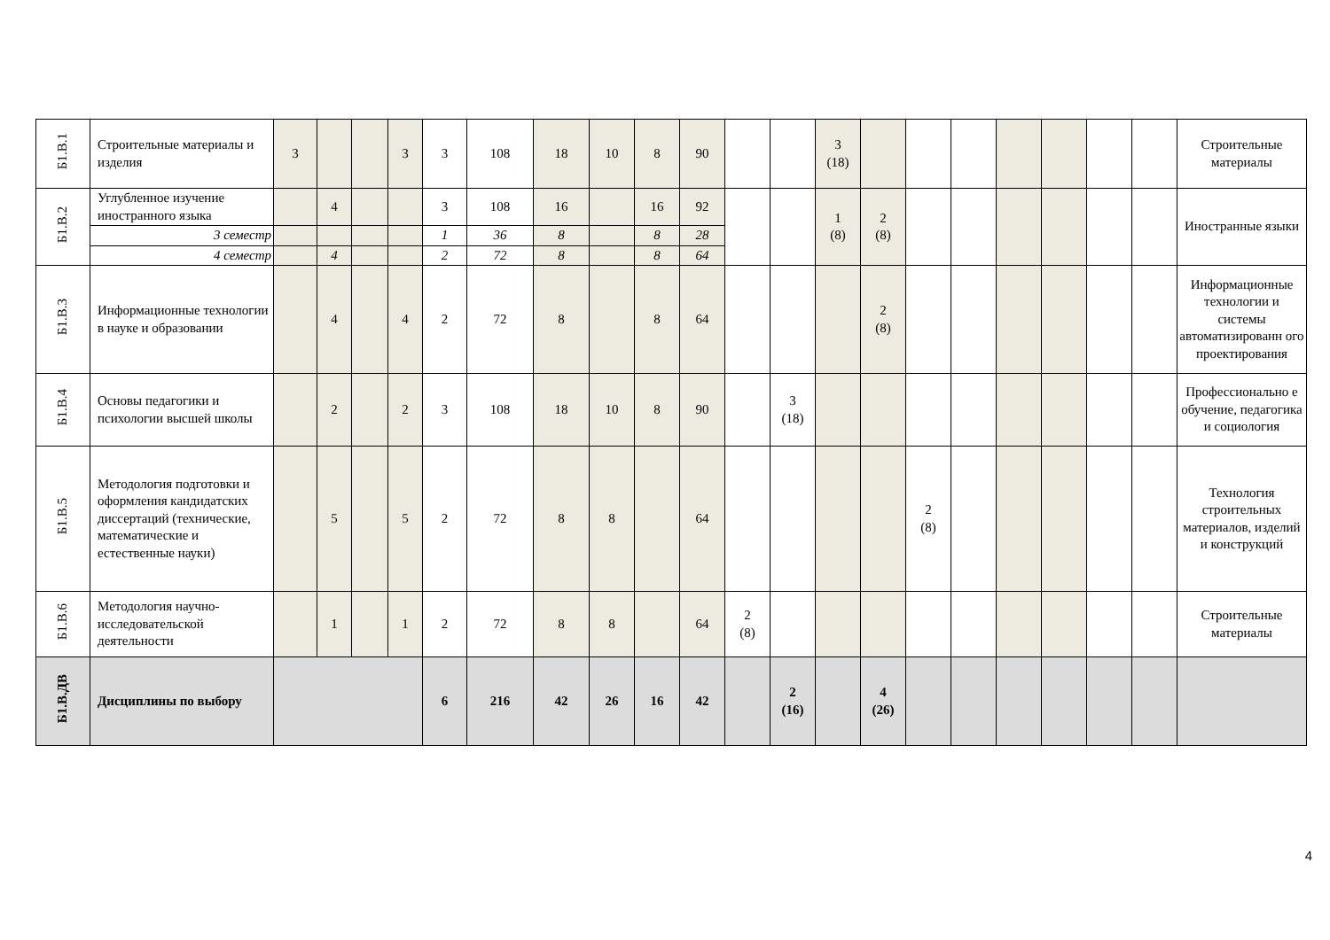| Б1.В.1 | Строительные материалы и изделия | 3 | | | 3 | 3 | 108 | 18 | 10 | 8 | 90 | | | 3 (18) | | | | | | | | Строительные материалы |
| Б1.В.2 | Углубленное изучение иностранного языка | | 4 | | | 3 | 108 | 16 | | 16 | 92 | | | 1 (8) | 2 (8) | | | | | | | Иностранные языки |
| | 3 семестр | | | | | 1 | 36 | 8 | | 8 | 28 | | | | | | | | | | | |
| | 4 семестр | | 4 | | | 2 | 72 | 8 | | 8 | 64 | | | | | | | | | | | |
| Б1.В.3 | Информационные технологии в науке и образовании | | 4 | | 4 | 2 | 72 | 8 | | 8 | 64 | | | | 2 (8) | | | | | | | Информационные технологии и системы автоматизированн ого проектирования |
| Б1.В.4 | Основы педагогики и психологии высшей школы | | 2 | | 2 | 3 | 108 | 18 | 10 | 8 | 90 | | 3 (18) | | | | | | | | | Профессионально е обучение, педагогика и социология |
| Б1.В.5 | Методология подготовки и оформления кандидатских диссертаций (технические, математические и естественные науки) | | 5 | | 5 | 2 | 72 | 8 | 8 | | 64 | | | | | 2 (8) | | | | | | Технология строительных материалов, изделий и конструкций |
| Б1.В.6 | Методология научно-исследовательской деятельности | | 1 | | 1 | 2 | 72 | 8 | 8 | | 64 | 2 (8) | | | | | | | | | | Строительные материалы |
| Б1.В.ДВ | Дисциплины по выбору | | | | | 6 | 216 | 42 | 26 | 16 | 42 | | 2 (16) | | 4 (26) | | | | | | | |
4